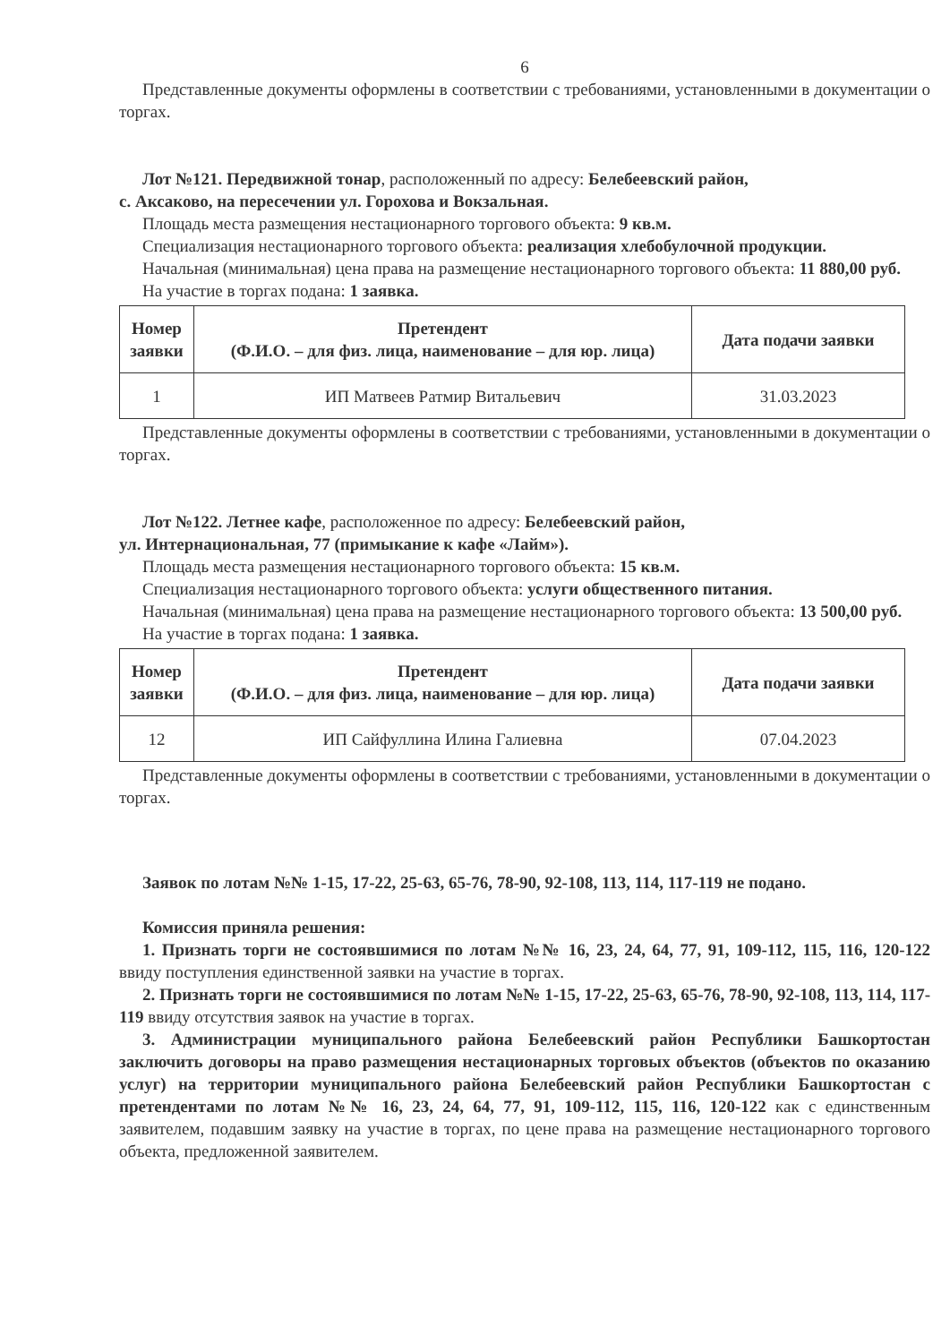6
Представленные документы оформлены в соответствии с требованиями, установленными в документации о торгах.
Лот №121. Передвижной тонар, расположенный по адресу: Белебеевский район,
с. Аксаково, на пересечении ул. Горохова и Вокзальная.
Площадь места размещения нестационарного торгового объекта: 9 кв.м.
Специализация нестационарного торгового объекта: реализация хлебобулочной продукции.
Начальная (минимальная) цена права на размещение нестационарного торгового объекта: 11 880,00 руб.
На участие в торгах подана: 1 заявка.
| Номер заявки | Претендент (Ф.И.О. – для физ. лица, наименование – для юр. лица) | Дата подачи заявки |
| --- | --- | --- |
| 1 | ИП Матвеев Ратмир Витальевич | 31.03.2023 |
Представленные документы оформлены в соответствии с требованиями, установленными в документации о торгах.
Лот №122. Летнее кафе, расположенное по адресу: Белебеевский район,
ул. Интернациональная, 77 (примыкание к кафе «Лайм»).
Площадь места размещения нестационарного торгового объекта: 15 кв.м.
Специализация нестационарного торгового объекта: услуги общественного питания.
Начальная (минимальная) цена права на размещение нестационарного торгового объекта: 13 500,00 руб.
На участие в торгах подана: 1 заявка.
| Номер заявки | Претендент (Ф.И.О. – для физ. лица, наименование – для юр. лица) | Дата подачи заявки |
| --- | --- | --- |
| 12 | ИП Сайфуллина Илина Галиевна | 07.04.2023 |
Представленные документы оформлены в соответствии с требованиями, установленными в документации о торгах.
Заявок по лотам №№ 1-15, 17-22, 25-63, 65-76, 78-90, 92-108, 113, 114, 117-119 не подано.
Комиссия приняла решения:
1. Признать торги не состоявшимися по лотам №№ 16, 23, 24, 64, 77, 91, 109-112, 115, 116, 120-122 ввиду поступления единственной заявки на участие в торгах.
2. Признать торги не состоявшимися по лотам №№ 1-15, 17-22, 25-63, 65-76, 78-90, 92-108, 113, 114, 117-119 ввиду отсутствия заявок на участие в торгах.
3. Администрации муниципального района Белебеевский район Республики Башкортостан заключить договоры на право размещения нестационарных торговых объектов (объектов по оказанию услуг) на территории муниципального района Белебеевский район Республики Башкортостан с претендентами по лотам №№ 16, 23, 24, 64, 77, 91, 109-112, 115, 116, 120-122 как с единственным заявителем, подавшим заявку на участие в торгах, по цене права на размещение нестационарного торгового объекта, предложенной заявителем.